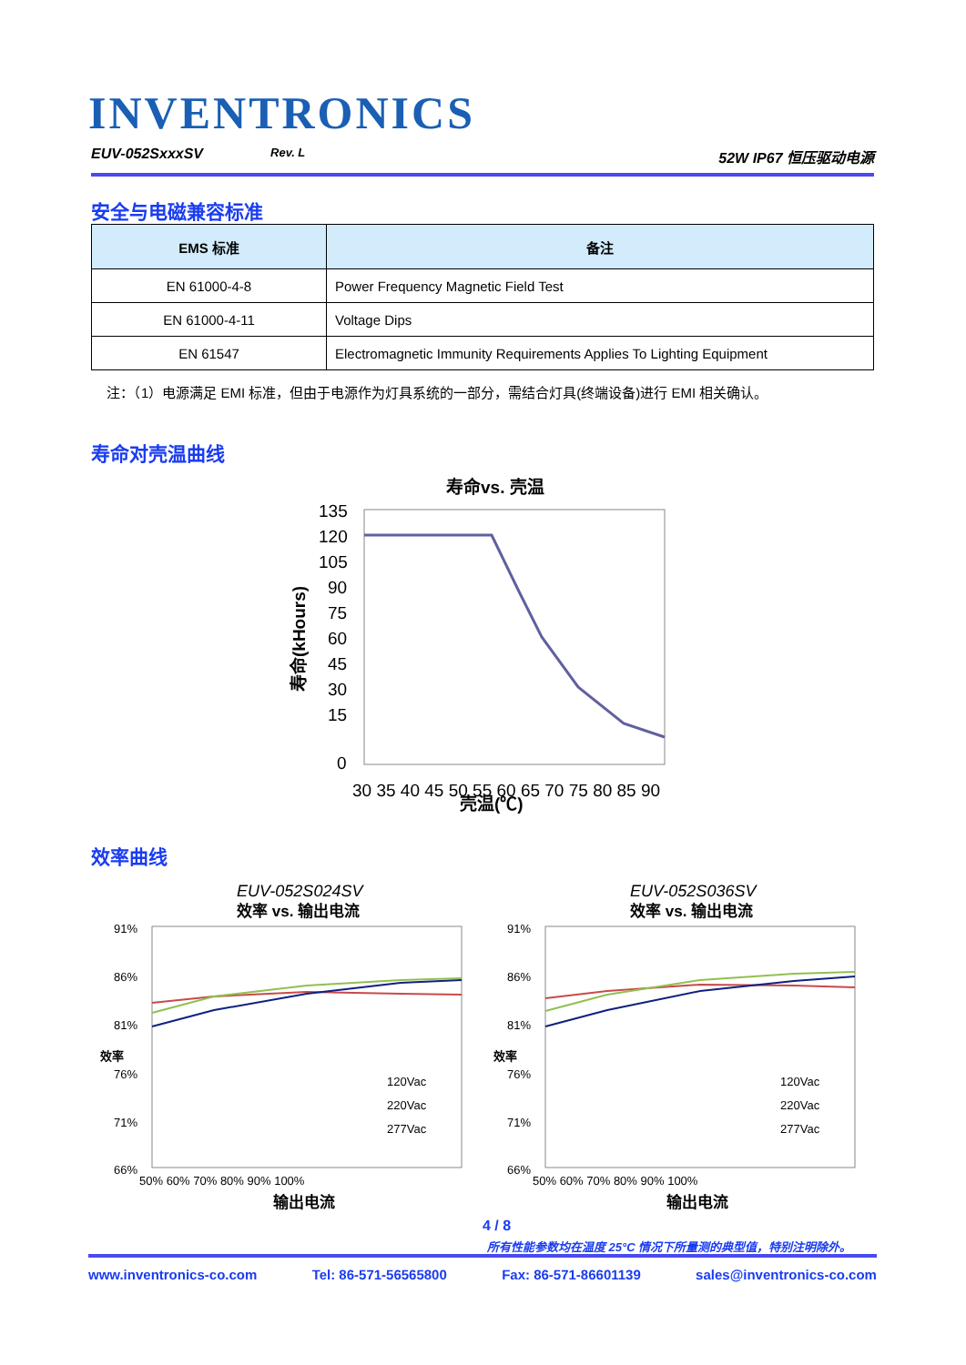INVENTRONICS
EUV-052SxxxSV Rev. L 52W IP67 恒压驱动电源
安全与电磁兼容标准
| EMS 标准 | 备注 |
| --- | --- |
| EN 61000-4-8 | Power Frequency Magnetic Field Test |
| EN 61000-4-11 | Voltage Dips |
| EN 61547 | Electromagnetic Immunity Requirements Applies To Lighting Equipment |
注：（1）电源满足 EMI 标准，但由于电源作为灯具系统的一部分，需结合灯具(终端设备)进行 EMI 相关确认。
寿命对壳温曲线
寿命vs. 壳温
135
120
105
90
75
60
45
30
15
0
30 35 40 45 50 55 60 65 70 75 80 85 90
壳温(℃)
寿命(kHours)
效率曲线
EUV-052S024SV
效率 vs. 输出电流
91%
86%
81%
76%
71%
66%
50% 60% 70% 80% 90% 100%
输出电流
120Vac
220Vac
277Vac
效率
EUV-052S036SV
效率 vs. 输出电流
91%
86%
81%
76%
71%
66%
50% 60% 70% 80% 90% 100%
输出电流
120Vac
220Vac
277Vac
效率
4 / 8
所有性能参数均在温度 25°C 情况下所量测的典型值，特别注明除外。
www.inventronics-co.com Tel: 86-571-56565800 Fax: 86-571-86601139 sales@inventronics-co.com